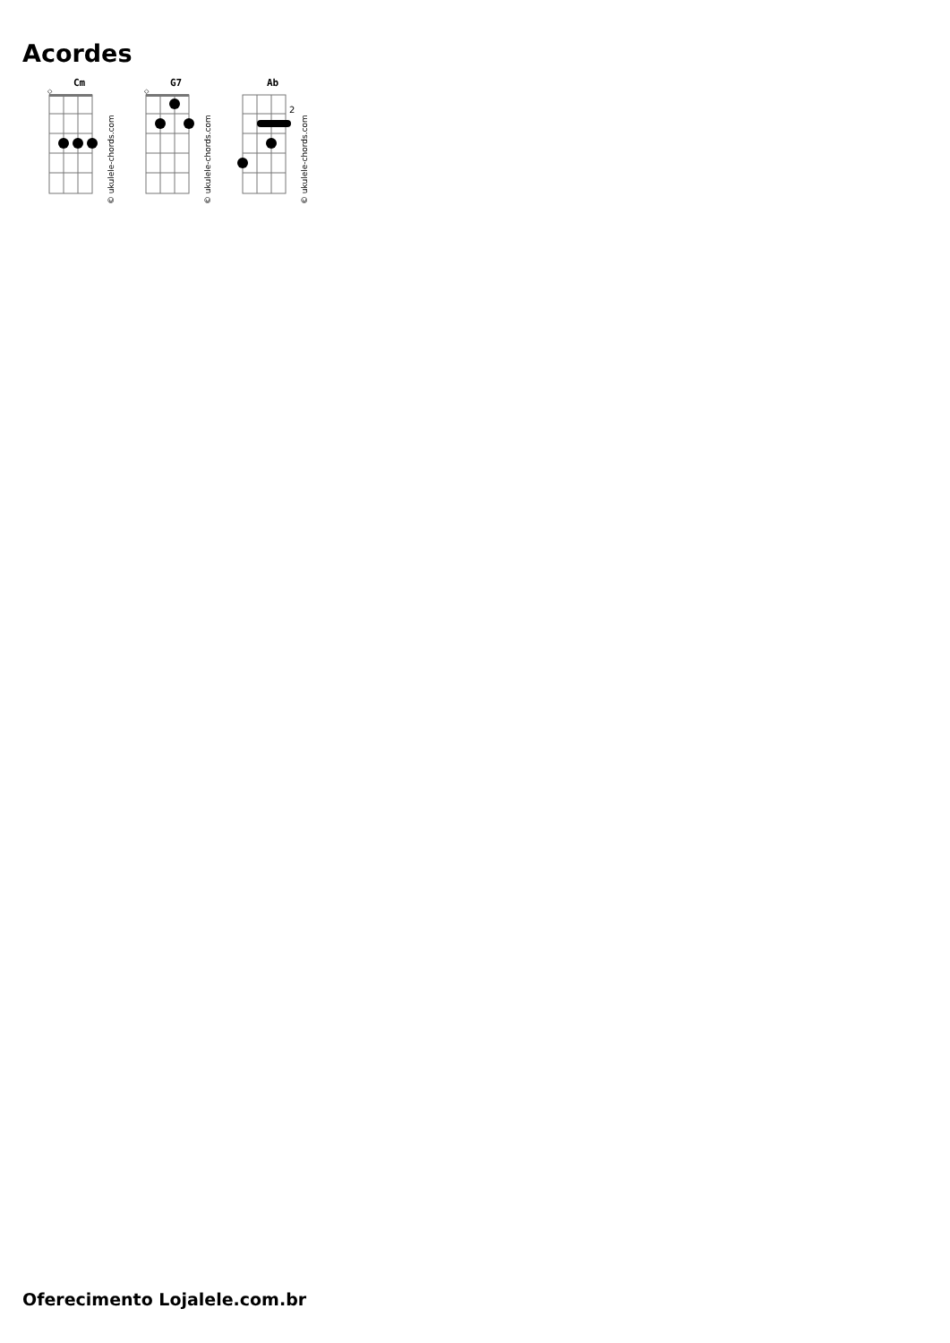Acordes
Cm
◇
© ukulele-chords.com
G7
◇
© ukulele-chords.com
Ab
2
© ukulele-chords.com
Oferecimento Lojalele.com.br